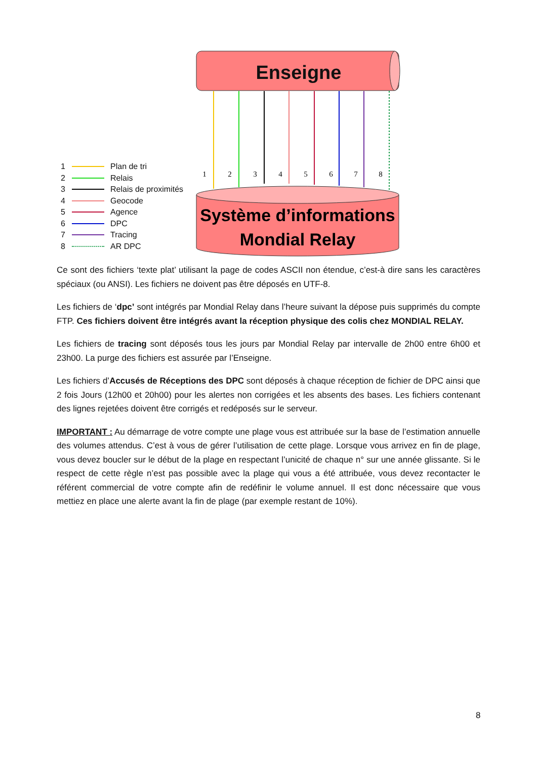Enseigne
1
2
3
4
5
6
7
8
Système d’informations
Mondial Relay
1 Plan de tri
2 Relais
3 Relais de proximités
4 Geocode
5 Agence
6 DPC
7 Tracing
8 AR DPC
Ce sont des fichiers ‘texte plat’ utilisant la page de codes ASCII non étendue, c’est-à dire sans les caractères spéciaux (ou ANSI). Les fichiers ne doivent pas être déposés en UTF-8.
Les fichiers de ‘dpc’ sont intégrés par Mondial Relay dans l’heure suivant la dépose puis supprimés du compte FTP. Ces fichiers doivent être intégrés avant la réception physique des colis chez MONDIAL RELAY.
Les fichiers de tracing sont déposés tous les jours par Mondial Relay par intervalle de 2h00 entre 6h00 et 23h00. La purge des fichiers est assurée par l’Enseigne.
Les fichiers d’Accusés de Réceptions des DPC sont déposés à chaque réception de fichier de DPC ainsi que 2 fois Jours (12h00 et 20h00) pour les alertes non corrigées et les absents des bases. Les fichiers contenant des lignes rejetées doivent être corrigés et redéposés sur le serveur.
IMPORTANT : Au démarrage de votre compte une plage vous est attribuée sur la base de l’estimation annuelle des volumes attendus. C’est à vous de gérer l’utilisation de cette plage. Lorsque vous arrivez en fin de plage, vous devez boucler sur le début de la plage en respectant l’unicité de chaque n° sur une année glissante. Si le respect de cette règle n’est pas possible avec la plage qui vous a été attribuée, vous devez recontacter le référent commercial de votre compte afin de redéfinir le volume annuel. Il est donc nécessaire que vous mettiez en place une alerte avant la fin de plage (par exemple restant de 10%).
8